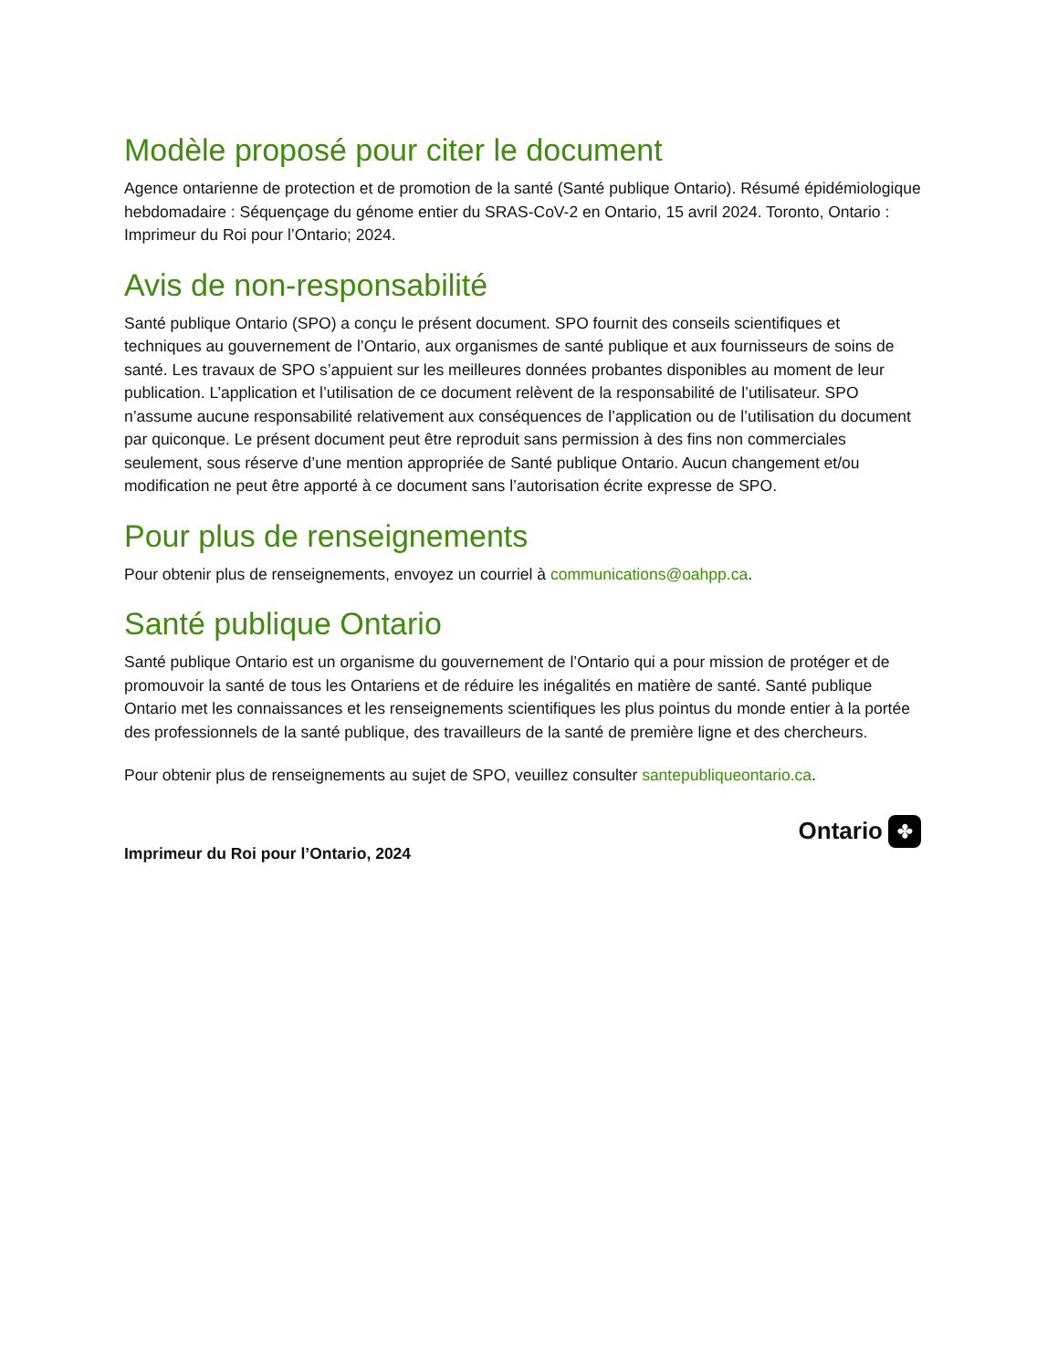Modèle proposé pour citer le document
Agence ontarienne de protection et de promotion de la santé (Santé publique Ontario). Résumé épidémiologique hebdomadaire : Séquençage du génome entier du SRAS-CoV-2 en Ontario, 15 avril 2024. Toronto, Ontario : Imprimeur du Roi pour l’Ontario; 2024.
Avis de non-responsabilité
Santé publique Ontario (SPO) a conçu le présent document. SPO fournit des conseils scientifiques et techniques au gouvernement de l’Ontario, aux organismes de santé publique et aux fournisseurs de soins de santé. Les travaux de SPO s’appuient sur les meilleures données probantes disponibles au moment de leur publication. L’application et l’utilisation de ce document relèvent de la responsabilité de l’utilisateur. SPO n’assume aucune responsabilité relativement aux conséquences de l’application ou de l’utilisation du document par quiconque. Le présent document peut être reproduit sans permission à des fins non commerciales seulement, sous réserve d’une mention appropriée de Santé publique Ontario. Aucun changement et/ou modification ne peut être apporté à ce document sans l’autorisation écrite expresse de SPO.
Pour plus de renseignements
Pour obtenir plus de renseignements, envoyez un courriel à communications@oahpp.ca.
Santé publique Ontario
Santé publique Ontario est un organisme du gouvernement de l’Ontario qui a pour mission de protéger et de promouvoir la santé de tous les Ontariens et de réduire les inégalités en matière de santé. Santé publique Ontario met les connaissances et les renseignements scientifiques les plus pointus du monde entier à la portée des professionnels de la santé publique, des travailleurs de la santé de première ligne et des chercheurs.
Pour obtenir plus de renseignements au sujet de SPO, veuillez consulter santepubliqueontario.ca.
Imprimeur du Roi pour l’Ontario, 2024
Ontario ✤